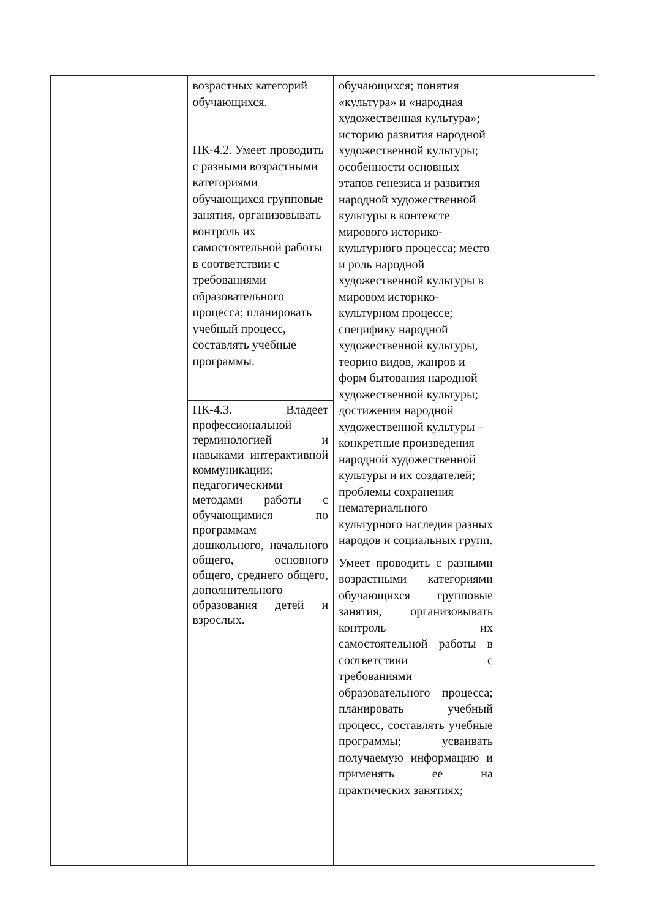| | возрастных категорий обучающихся. | обучающихся; понятия «культура» и «народная художественная культура»; историю развития народной художественной культуры; особенности основных этапов генезиса и развития народной художественной культуры в контексте мирового историко-культурного процесса; место и роль народной художественной культуры в мировом историко-культурном процессе; специфику народной художественной культуры, теорию видов, жанров и форм бытования народной художественной культуры; достижения народной художественной культуры – конкретные произведения народной художественной культуры и их создателей; проблемы сохранения нематериального культурного наследия разных народов и социальных групп. Умеет проводить с разными возрастными категориями обучающихся групповые занятия, организовывать контроль их самостоятельной работы в соответствии с требованиями образовательного процесса; планировать учебный процесс, составлять учебные программы; усваивать получаемую информацию и применять ее на практических занятиях; | |
| | ПК-4.2. Умеет проводить с разными возрастными категориями обучающихся групповые занятия, организовывать контроль их самостоятельной работы в соответствии с требованиями образовательного процесса; планировать учебный процесс, составлять учебные программы. | | |
| | ПК-4.3. Владеет профессиональной терминологией и навыками интерактивной коммуникации; педагогическими методами работы с обучающимися по программам дошкольного, начального общего, основного общего, среднего общего, дополнительного образования детей и взрослых. | | |